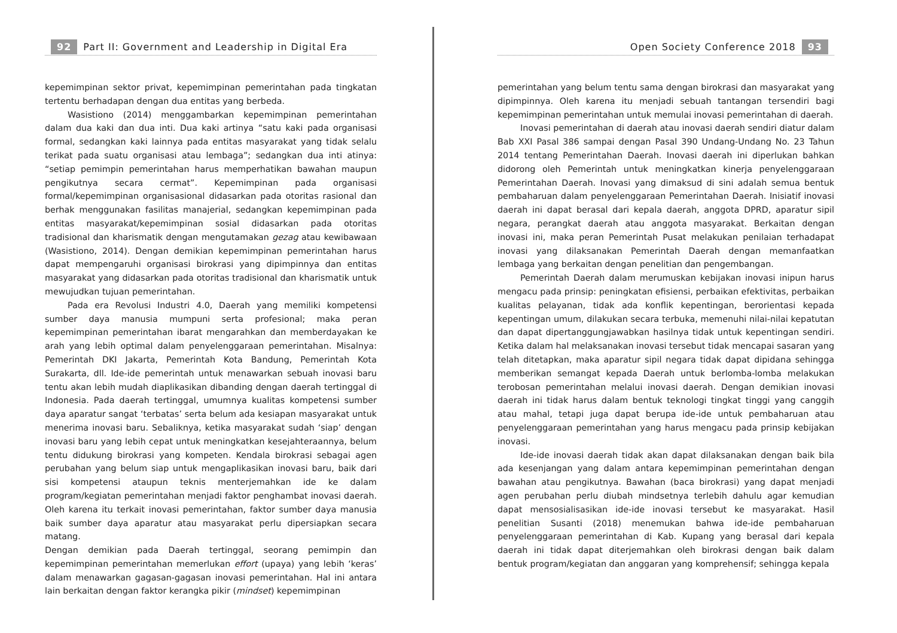92 Part II: Government and Leadership in Digital Era
kepemimpinan sektor privat, kepemimpinan pemerintahan pada tingkatan tertentu berhadapan dengan dua entitas yang berbeda.
Wasistiono (2014) menggambarkan kepemimpinan pemerintahan dalam dua kaki dan dua inti. Dua kaki artinya “satu kaki pada organisasi formal, sedangkan kaki lainnya pada entitas masyarakat yang tidak selalu terikat pada suatu organisasi atau lembaga”; sedangkan dua inti atinya: “setiap pemimpin pemerintahan harus memperhatikan bawahan maupun pengikutnya secara cermat”. Kepemimpinan pada organisasi formal/kepemimpinan organisasional didasarkan pada otoritas rasional dan berhak menggunakan fasilitas manajerial, sedangkan kepemimpinan pada entitas masyarakat/kepemimpinan sosial didasarkan pada otoritas tradisional dan kharismatik dengan mengutamakan gezag atau kewibawaan (Wasistiono, 2014). Dengan demikian kepemimpinan pemerintahan harus dapat mempengaruhi organisasi birokrasi yang dipimpinnya dan entitas masyarakat yang didasarkan pada otoritas tradisional dan kharismatik untuk mewujudkan tujuan pemerintahan.
Pada era Revolusi Industri 4.0, Daerah yang memiliki kompetensi sumber daya manusia mumpuni serta profesional; maka peran kepemimpinan pemerintahan ibarat mengarahkan dan memberdayakan ke arah yang lebih optimal dalam penyelenggaraan pemerintahan. Misalnya: Pemerintah DKI Jakarta, Pemerintah Kota Bandung, Pemerintah Kota Surakarta, dll. Ide-ide pemerintah untuk menawarkan sebuah inovasi baru tentu akan lebih mudah diaplikasikan dibanding dengan daerah tertinggal di Indonesia. Pada daerah tertinggal, umumnya kualitas kompetensi sumber daya aparatur sangat ‘terbatas’ serta belum ada kesiapan masyarakat untuk menerima inovasi baru. Sebaliknya, ketika masyarakat sudah ‘siap’ dengan inovasi baru yang lebih cepat untuk meningkatkan kesejahteraannya, belum tentu didukung birokrasi yang kompeten. Kendala birokrasi sebagai agen perubahan yang belum siap untuk mengaplikasikan inovasi baru, baik dari sisi kompetensi ataupun teknis menterjemahkan ide ke dalam program/kegiatan pemerintahan menjadi faktor penghambat inovasi daerah. Oleh karena itu terkait inovasi pemerintahan, faktor sumber daya manusia baik sumber daya aparatur atau masyarakat perlu dipersiapkan secara matang.
Dengan demikian pada Daerah tertinggal, seorang pemimpin dan kepemimpinan pemerintahan memerlukan effort (upaya) yang lebih ‘keras’ dalam menawarkan gagasan-gagasan inovasi pemerintahan. Hal ini antara lain berkaitan dengan faktor kerangka pikir (mindset) kepemimpinan
Open Society Conference 2018 93
pemerintahan yang belum tentu sama dengan birokrasi dan masyarakat yang dipimpinnya. Oleh karena itu menjadi sebuah tantangan tersendiri bagi kepemimpinan pemerintahan untuk memulai inovasi pemerintahan di daerah.
Inovasi pemerintahan di daerah atau inovasi daerah sendiri diatur dalam Bab XXI Pasal 386 sampai dengan Pasal 390 Undang-Undang No. 23 Tahun 2014 tentang Pemerintahan Daerah. Inovasi daerah ini diperlukan bahkan didorong oleh Pemerintah untuk meningkatkan kinerja penyelenggaraan Pemerintahan Daerah. Inovasi yang dimaksud di sini adalah semua bentuk pembaharuan dalam penyelenggaraan Pemerintahan Daerah. Inisiatif inovasi daerah ini dapat berasal dari kepala daerah, anggota DPRD, aparatur sipil negara, perangkat daerah atau anggota masyarakat. Berkaitan dengan inovasi ini, maka peran Pemerintah Pusat melakukan penilaian terhadapat inovasi yang dilaksanakan Pemerintah Daerah dengan memanfaatkan lembaga yang berkaitan dengan penelitian dan pengembangan.
Pemerintah Daerah dalam merumuskan kebijakan inovasi inipun harus mengacu pada prinsip: peningkatan efisiensi, perbaikan efektivitas, perbaikan kualitas pelayanan, tidak ada konflik kepentingan, berorientasi kepada kepentingan umum, dilakukan secara terbuka, memenuhi nilai-nilai kepatutan dan dapat dipertanggungjawabkan hasilnya tidak untuk kepentingan sendiri. Ketika dalam hal melaksanakan inovasi tersebut tidak mencapai sasaran yang telah ditetapkan, maka aparatur sipil negara tidak dapat dipidana sehingga memberikan semangat kepada Daerah untuk berlomba-lomba melakukan terobosan pemerintahan melalui inovasi daerah. Dengan demikian inovasi daerah ini tidak harus dalam bentuk teknologi tingkat tinggi yang canggih atau mahal, tetapi juga dapat berupa ide-ide untuk pembaharuan atau penyelenggaraan pemerintahan yang harus mengacu pada prinsip kebijakan inovasi.
Ide-ide inovasi daerah tidak akan dapat dilaksanakan dengan baik bila ada kesenjangan yang dalam antara kepemimpinan pemerintahan dengan bawahan atau pengikutnya. Bawahan (baca birokrasi) yang dapat menjadi agen perubahan perlu diubah mindsetnya terlebih dahulu agar kemudian dapat mensosialisasikan ide-ide inovasi tersebut ke masyarakat. Hasil penelitian Susanti (2018) menemukan bahwa ide-ide pembaharuan penyelenggaraan pemerintahan di Kab. Kupang yang berasal dari kepala daerah ini tidak dapat diterjemahkan oleh birokrasi dengan baik dalam bentuk program/kegiatan dan anggaran yang komprehensif; sehingga kepala